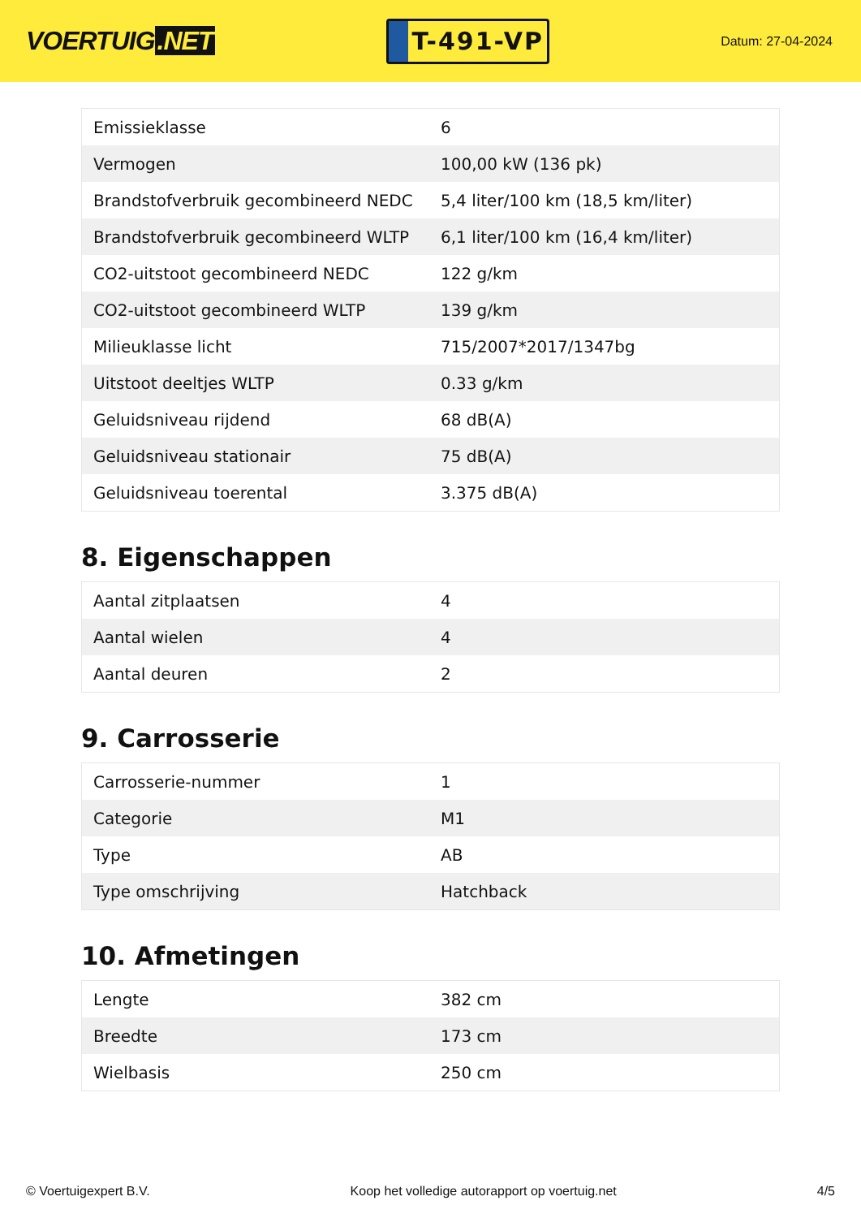VOERTUIG.NET
T-491-VP
Datum: 27-04-2024
| Emissieklasse | 6 |
| Vermogen | 100,00 kW (136 pk) |
| Brandstofverbruik gecombineerd NEDC | 5,4 liter/100 km (18,5 km/liter) |
| Brandstofverbruik gecombineerd WLTP | 6,1 liter/100 km (16,4 km/liter) |
| CO2-uitstoot gecombineerd NEDC | 122 g/km |
| CO2-uitstoot gecombineerd WLTP | 139 g/km |
| Milieuklasse licht | 715/2007*2017/1347bg |
| Uitstoot deeltjes WLTP | 0.33 g/km |
| Geluidsniveau rijdend | 68 dB(A) |
| Geluidsniveau stationair | 75 dB(A) |
| Geluidsniveau toerental | 3.375 dB(A) |
8. Eigenschappen
| Aantal zitplaatsen | 4 |
| Aantal wielen | 4 |
| Aantal deuren | 2 |
9. Carrosserie
| Carrosserie-nummer | 1 |
| Categorie | M1 |
| Type | AB |
| Type omschrijving | Hatchback |
10. Afmetingen
| Lengte | 382 cm |
| Breedte | 173 cm |
| Wielbasis | 250 cm |
© Voertuigexpert B.V. Koop het volledige autorapport op voertuig.net 4/5